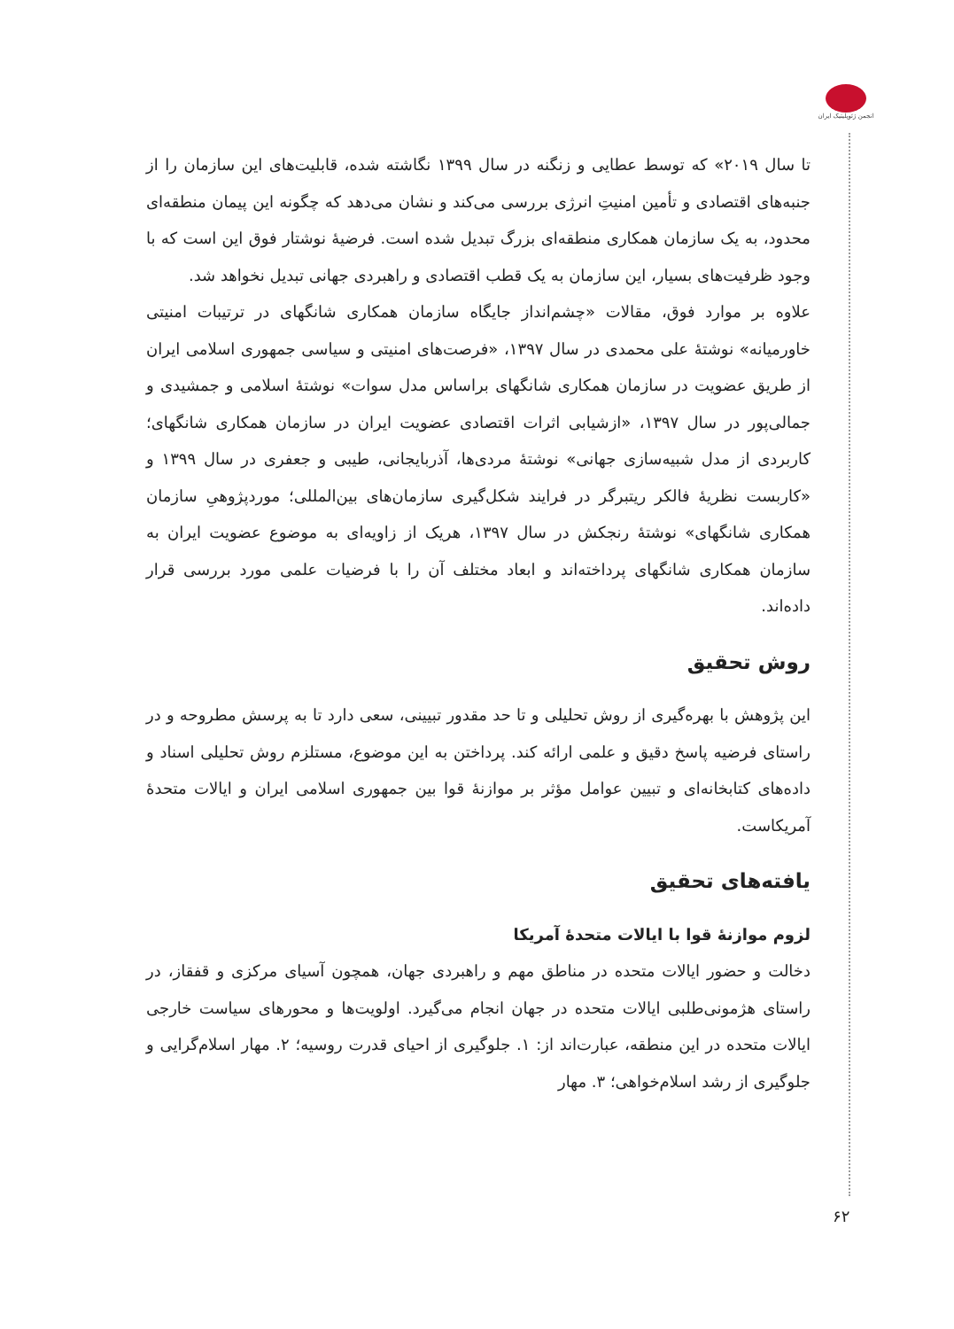انجمن ژئوپلیتیک ایران
تا سال ۲۰۱۹» که توسط عطایی و زنگنه در سال ۱۳۹۹ نگاشته شده، قابلیت‌های این سازمان را از جنبه‌های اقتصادی و تأمین امنیتِ انرژی بررسی می‌کند و نشان می‌دهد که چگونه این پیمان منطقه‌ای محدود، به یک سازمان همکاری منطقه‌ای بزرگ تبدیل شده است. فرضیهٔ نوشتار فوق این است که با وجود ظرفیت‌های بسیار، این سازمان به یک قطب اقتصادی و راهبردی جهانی تبدیل نخواهد شد.
علاوه بر موارد فوق، مقالات «چشم‌انداز جایگاه سازمان همکاری شانگهای در ترتیبات امنیتی خاورمیانه» نوشتهٔ علی محمدی در سال ۱۳۹۷، «فرصت‌های امنیتی و سیاسی جمهوری اسلامی ایران از طریق عضویت در سازمان همکاری شانگهای براساس مدل سوات» نوشتهٔ اسلامی و جمشیدی و جمالی‌پور در سال ۱۳۹۷، «ازشیابی اثرات اقتصادی عضویت ایران در سازمان همکاری شانگهای؛ کاربردی از مدل شبیه‌سازی جهانی» نوشتهٔ مردی‌ها، آذربایجانی، طیبی و جعفری در سال ۱۳۹۹ و «کاربست نظریهٔ فالکر ریتبرگر در فرایند شکل‌گیری سازمان‌های بین‌المللی؛ موردپژوهیِ سازمان همکاری شانگهای» نوشتهٔ رنجکش در سال ۱۳۹۷، هریک از زاویه‌ای به موضوع عضویت ایران به سازمان همکاری شانگهای پرداخته‌اند و ابعاد مختلف آن را با فرضیات علمی مورد بررسی قرار داده‌اند.
روش تحقیق
این پژوهش با بهره‌گیری از روش تحلیلی و تا حد مقدور تبیینی، سعی دارد تا به پرسش مطروحه و در راستای فرضیه پاسخ دقیق و علمی ارائه کند. پرداختن به این موضوع، مستلزم روش تحلیلی اسناد و داده‌های کتابخانه‌ای و تبیین عوامل مؤثر بر موازنهٔ قوا بین جمهوری اسلامی ایران و ایالات متحدهٔ آمریکاست.
یافته‌های تحقیق
لزوم موازنهٔ قوا با ایالات متحدهٔ آمریکا
دخالت و حضور ایالات متحده در مناطق مهم و راهبردی جهان، همچون آسیای مرکزی و قفقاز، در راستای هژمونی‌طلبی ایالات متحده در جهان انجام می‌گیرد. اولویت‌ها و محورهای سیاست خارجی ایالات متحده در این منطقه، عبارت‌اند از: ۱. جلوگیری از احیای قدرت روسیه؛ ۲. مهار اسلام‌گرایی و جلوگیری از رشد اسلام‌خواهی؛ ۳. مهار
۶۲